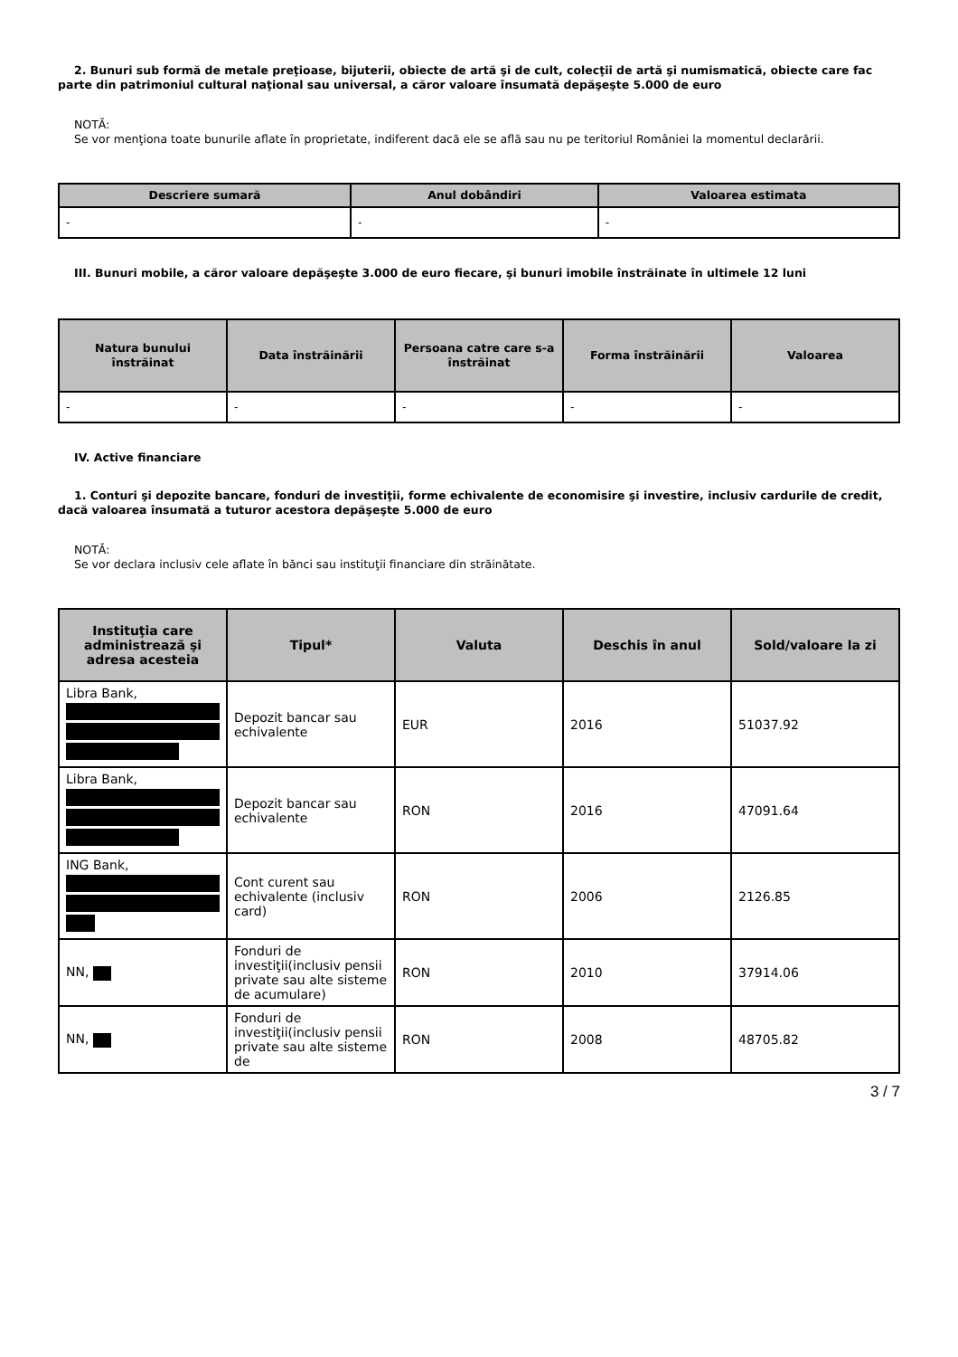2. Bunuri sub formă de metale preţioase, bijuterii, obiecte de artă şi de cult, colecţii de artă şi numismatică, obiecte care fac parte din patrimoniul cultural naţional sau universal, a căror valoare însumată depăşeşte 5.000 de euro
NOTĂ:
Se vor menţiona toate bunurile aflate în proprietate, indiferent dacă ele se află sau nu pe teritoriul României la momentul declarării.
| Descriere sumară | Anul dobândiri | Valoarea estimata |
| --- | --- | --- |
| - | - | - |
III. Bunuri mobile, a căror valoare depăşeşte 3.000 de euro fiecare, şi bunuri imobile înstrăinate în ultimele 12 luni
| Natura bunului înstrăinat | Data înstrăinării | Persoana catre care s-a înstrăinat | Forma înstrăinării | Valoarea |
| --- | --- | --- | --- | --- |
| - | - | - | - | - |
IV. Active financiare
1. Conturi şi depozite bancare, fonduri de investiţii, forme echivalente de economisire şi investire, inclusiv cardurile de credit, dacă valoarea însumată a tuturor acestora depăşeşte 5.000 de euro
NOTĂ:
Se vor declara inclusiv cele aflate în bănci sau instituţii financiare din străinătate.
| Instituţia care administrează şi adresa acesteia | Tipul* | Valuta | Deschis în anul | Sold/valoare la zi |
| --- | --- | --- | --- | --- |
| Libra Bank, | Depozit bancar sau echivalente | EUR | 2016 | 51037.92 |
| Libra Bank, | Depozit bancar sau echivalente | RON | 2016 | 47091.64 |
| ING Bank, | Cont curent sau echivalente (inclusiv card) | RON | 2006 | 2126.85 |
| NN, | Fonduri de investiţii(inclusiv pensii private sau alte sisteme de acumulare) | RON | 2010 | 37914.06 |
| NN, | Fonduri de investiţii(inclusiv pensii private sau alte sisteme de | RON | 2008 | 48705.82 |
3 / 7